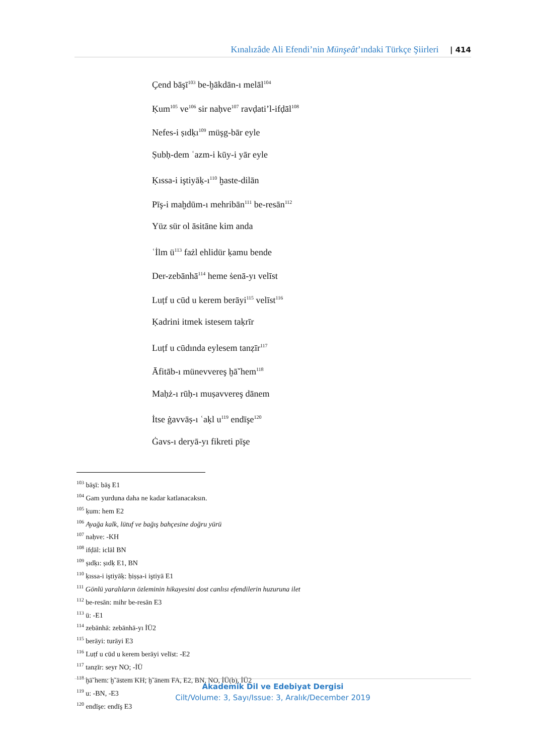Kınalızâde Ali Efendi’nin Münşeât’ındaki Türkçe Şiirleri | 414
Çend bāşī<sup>103</sup> be-ḫākdān-ı melāl<sup>104</sup>
Ḳum<sup>105</sup> ve<sup>106</sup> sir naḥve<sup>107</sup> ravḍati’l-ifḍāl<sup>108</sup>
Nefes-i ṣıdḳı<sup>109</sup> müşg-bār eyle
Ṣubḥ-dem ʿazm-i kūy-i yār eyle
Ḳıssa-i iştiyāḳ-ı<sup>110</sup> ḫaste-dilān
Pīş-i maḫdūm-ı mehribān<sup>111</sup> be-resān<sup>112</sup>
Yüz sür ol āsitāne kim anda
ʿİlm ü<sup>113</sup> fażl ehlidür ḳamu bende
Der-zebānhā<sup>114</sup> heme ṡenā-yı velīst
Luṭf u cūd u kerem berāyi<sup>115</sup> velīst<sup>116</sup>
Ḳadrini itmek istesem taḳrīr
Luṭf u cūdında eylesem tanẓīr<sup>117</sup>
Āfitāb-ı münevvereş ḫāˇhem<sup>118</sup>
Maḥż-ı rūḥ-ı muṣavvereş dānem
İtse ġavvāṣ-ı ʿaḳl u<sup>119</sup> endīşe<sup>120</sup>
Ġavs-ı deryā-yı fikreti pīşe
<sup>103</sup> bāşī: bāş E1
<sup>104</sup> Gam yurduna daha ne kadar katlanacaksın.
<sup>105</sup> ḳum: hem E2
<sup>106</sup> Ayağa kalk, lütuf ve bağış bahçesine doğru yürü
<sup>107</sup> naḥve: -KH
<sup>108</sup> ifḍāl: iclāl BN
<sup>109</sup> ṣıdḳı: ṣıdḳ E1, BN
<sup>110</sup> ḳıssa-i iştiyāḳ: ḥiṣṣa-i iştiyā E1
<sup>111</sup> Gönlü yaralıların özleminin hikayesini dost canlısı efendilerin huzuruna ilet
<sup>112</sup> be-resān: mihr be-resān E3
<sup>113</sup> ü: -E1
<sup>114</sup> zebānhā: zebānhā-yı İÜ2
<sup>115</sup> berāyi: turāyi E3
<sup>116</sup> Luṭf u cūd u kerem berāyi velīst: -E2
<sup>117</sup> tanẓīr: seyr NO; -İÜ
<sup>118</sup> ḫāˇhem: ḫˇāstem KH; ḫˇānem FA, E2, BN, NO, İÜ(b), İÜ2
<sup>119</sup> u: -BN, -E3
<sup>120</sup> endīşe: endīş E3
Akademik Dil ve Edebiyat Dergisi
Cilt/Volume: 3, Sayı/Issue: 3, Aralık/December 2019